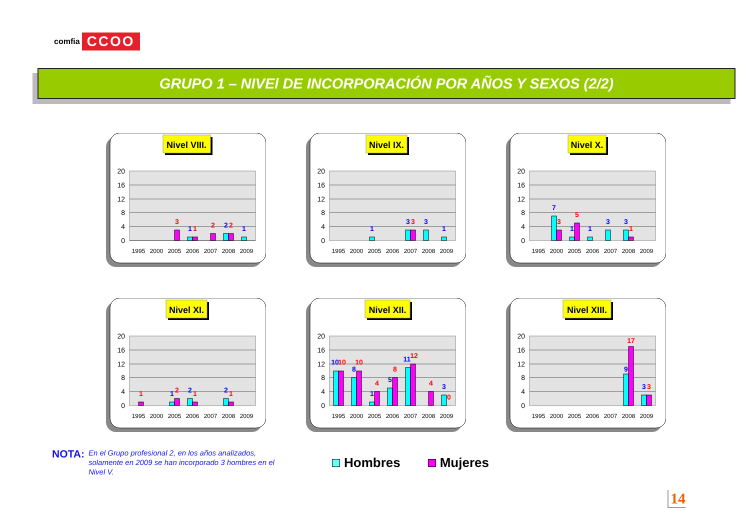comfia CCOO
GRUPO 1 – NIVEl DE INCORPORACIÓN POR AÑOS Y SEXOS (2/2)
Nivel VIII.
20
16
12
8
4
0
1995
2000
2005
2006
2007
2008
2009
3
1
1
2
2
2
1
Nivel IX.
20
16
12
8
4
0
1995
2000
2005
2006
2007
2008
2009
1
3
3
3
1
Nivel X.
20
16
12
8
4
0
1995
2000
2005
2006
2007
2008
2009
7
3
1
5
1
3
3
1
Nivel XI.
20
16
12
8
4
0
1995
2000
2005
2006
2007
2008
2009
1
1
2
2
1
2
1
Nivel XII.
20
16
12
8
4
0
1995
2000
2005
2006
2007
2008
2009
10
10
8
10
1
4
5
8
11
12
4
3
0
Nivel XIII.
20
16
12
8
4
0
1995
2000
2005
2006
2007
2008
2009
9
17
3
3
NOTA: En el Grupo profesional 2, en los años analizados, solamente en 2009 se han incorporado 3 hombres en el Nivel V.
Hombres Mujeres
14